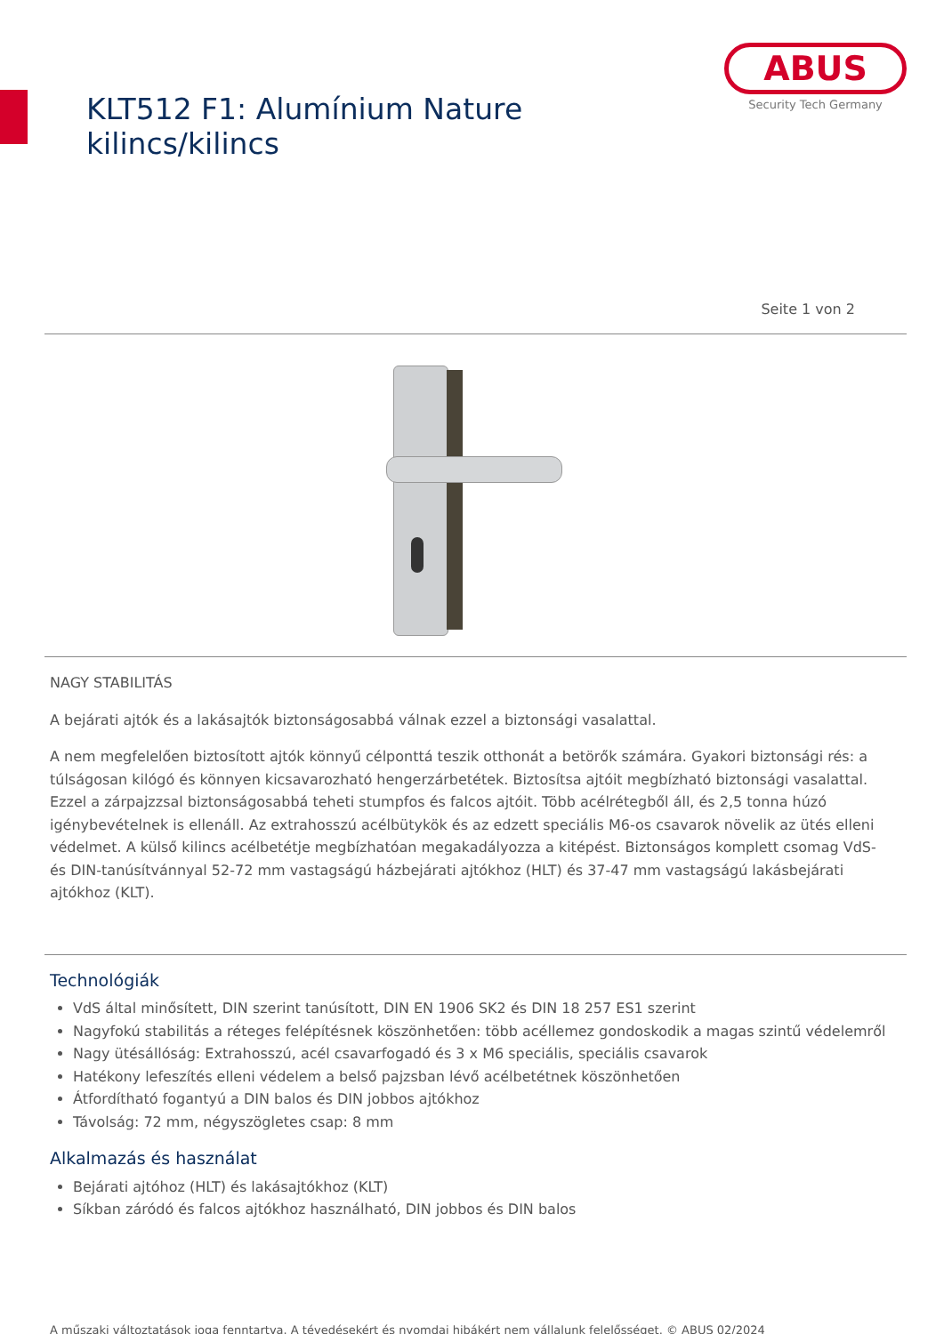KLT512 F1: Alumínium Nature kilincs/kilincs
ABUS
Security Tech Germany
Seite 1 von 2
NAGY STABILITÁS
A bejárati ajtók és a lakásajtók biztonságosabbá válnak ezzel a biztonsági vasalattal.
A nem megfelelően biztosított ajtók könnyű célponttá teszik otthonát a betörők számára. Gyakori biztonsági rés: a túlságosan kilógó és könnyen kicsavarozható hengerzárbetétek. Biztosítsa ajtóit megbízható biztonsági vasalattal. Ezzel a zárpajzzsal biztonságosabbá teheti stumpfos és falcos ajtóit. Több acélrétegből áll, és 2,5 tonna húzó igénybevételnek is ellenáll. Az extrahosszú acélbütykök és az edzett speciális M6-os csavarok növelik az ütés elleni védelmet. A külső kilincs acélbetétje megbízhatóan megakadályozza a kitépést. Biztonságos komplett csomag VdS- és DIN-tanúsítvánnyal 52-72 mm vastagságú házbejárati ajtókhoz (HLT) és 37-47 mm vastagságú lakásbejárati ajtókhoz (KLT).
Technológiák
VdS által minősített, DIN szerint tanúsított, DIN EN 1906 SK2 és DIN 18 257 ES1 szerint
Nagyfokú stabilitás a réteges felépítésnek köszönhetően: több acéllemez gondoskodik a magas szintű védelemről
Nagy ütésállóság: Extrahosszú, acél csavarfogadó és 3 x M6 speciális, speciális csavarok
Hatékony lefeszítés elleni védelem a belső pajzsban lévő acélbetétnek köszönhetően
Átfordítható fogantyú a DIN balos és DIN jobbos ajtókhoz
Távolság: 72 mm, négyszögletes csap: 8 mm
Alkalmazás és használat
Bejárati ajtóhoz (HLT) és lakásajtókhoz (KLT)
Síkban záródó és falcos ajtókhoz használható, DIN jobbos és DIN balos
A műszaki változtatások joga fenntartva. A tévedésekért és nyomdai hibákért nem vállalunk felelősséget. © ABUS 02/2024